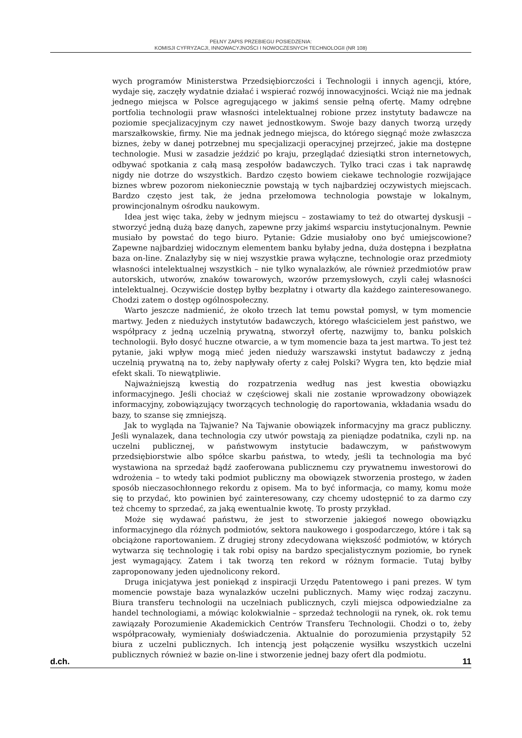PEŁNY ZAPIS PRZEBIEGU POSIEDZENIA:
KOMISJI CYFRYZACJI, INNOWACYJNOŚCI I NOWOCZESNYCH TECHNOLOGII (NR 108)
wych programów Ministerstwa Przedsiębiorczości i Technologii i innych agencji, które, wydaje się, zaczęły wydatnie działać i wspierać rozwój innowacyjności. Wciąż nie ma jednak jednego miejsca w Polsce agregującego w jakimś sensie pełną ofertę. Mamy odrębne portfolia technologii praw własności intelektualnej robione przez instytuty badawcze na poziomie specjalizacyjnym czy nawet jednostkowym. Swoje bazy danych tworzą urzędy marszałkowskie, firmy. Nie ma jednak jednego miejsca, do którego sięgnąć może zwłaszcza biznes, żeby w danej potrzebnej mu specjalizacji operacyjnej przejrzeć, jakie ma dostępne technologie. Musi w zasadzie jeździć po kraju, przeglądać dziesiątki stron internetowych, odbywać spotkania z całą masą zespołów badawczych. Tylko traci czas i tak naprawdę nigdy nie dotrze do wszystkich. Bardzo często bowiem ciekawe technologie rozwijające biznes wbrew pozorom niekoniecznie powstają w tych najbardziej oczywistych miejscach. Bardzo często jest tak, że jedna przełomowa technologia powstaje w lokalnym, prowincjonalnym ośrodku naukowym.
Idea jest więc taka, żeby w jednym miejscu – zostawiamy to też do otwartej dyskusji –stworzyć jedną dużą bazę danych, zapewne przy jakimś wsparciu instytucjonalnym. Pewnie musiało by powstać do tego biuro. Pytanie: Gdzie musiałoby ono być umiejscowione? Zapewne najbardziej widocznym elementem banku byłaby jedna, duża dostępna i bezpłatna baza on-line. Znalazłyby się w niej wszystkie prawa wyłączne, technologie oraz przedmioty własności intelektualnej wszystkich – nie tylko wynalazków, ale również przedmiotów praw autorskich, utworów, znaków towarowych, wzorów przemysłowych, czyli całej własności intelektualnej. Oczywiście dostęp byłby bezpłatny i otwarty dla każdego zainteresowanego. Chodzi zatem o dostęp ogólnospołeczny.
Warto jeszcze nadmienić, że około trzech lat temu powstał pomysł, w tym momencie martwy. Jeden z niedużych instytutów badawczych, którego właścicielem jest państwo, we współpracy z jedną uczelnią prywatną, stworzył ofertę, nazwijmy to, banku polskich technologii. Było dosyć huczne otwarcie, a w tym momencie baza ta jest martwa. To jest też pytanie, jaki wpływ mogą mieć jeden nieduży warszawski instytut badawczy z jedną uczelnią prywatną na to, żeby napływały oferty z całej Polski? Wygra ten, kto będzie miał efekt skali. To niewątpliwie.
Najważniejszą kwestią do rozpatrzenia według nas jest kwestia obowiązku informacyjnego. Jeśli chociaż w częściowej skali nie zostanie wprowadzony obowiązek informacyjny, zobowiązujący tworzących technologię do raportowania, wkładania wsadu do bazy, to szanse się zmniejszą.
Jak to wygląda na Tajwanie? Na Tajwanie obowiązek informacyjny ma gracz publiczny. Jeśli wynalazek, dana technologia czy utwór powstają za pieniądze podatnika, czyli np. na uczelni publicznej, w państwowym instytucie badawczym, w państwowym przedsiębiorstwie albo spółce skarbu państwa, to wtedy, jeśli ta technologia ma być wystawiona na sprzedaż bądź zaoferowana publicznemu czy prywatnemu inwestorowi do wdrożenia – to wtedy taki podmiot publiczny ma obowiązek stworzenia prostego, w żaden sposób nieczasochłonnego rekordu z opisem. Ma to być informacja, co mamy, komu może się to przydać, kto powinien być zainteresowany, czy chcemy udostępnić to za darmo czy też chcemy to sprzedać, za jaką ewentualnie kwotę. To prosty przykład.
Może się wydawać państwu, że jest to stworzenie jakiegoś nowego obowiązku informacyjnego dla różnych podmiotów, sektora naukowego i gospodarczego, które i tak są obciążone raportowaniem. Z drugiej strony zdecydowana większość podmiotów, w których wytwarza się technologię i tak robi opisy na bardzo specjalistycznym poziomie, bo rynek jest wymagający. Zatem i tak tworzą ten rekord w różnym formacie. Tutaj byłby zaproponowany jeden ujednolicony rekord.
Druga inicjatywa jest poniekąd z inspiracji Urzędu Patentowego i pani prezes. W tym momencie powstaje baza wynalazków uczelni publicznych. Mamy więc rodzaj zaczynu. Biura transferu technologii na uczelniach publicznych, czyli miejsca odpowiedzialne za handel technologiami, a mówiąc kolokwialnie – sprzedaż technologii na rynek, ok. rok temu zawiązały Porozumienie Akademickich Centrów Transferu Technologii. Chodzi o to, żeby współpracowały, wymieniały doświadczenia. Aktualnie do porozumienia przystąpiły 52 biura z uczelni publicznych. Ich intencją jest połączenie wysiłku wszystkich uczelni publicznych również w bazie on-line i stworzenie jednej bazy ofert dla podmiotu.
d.ch. 11